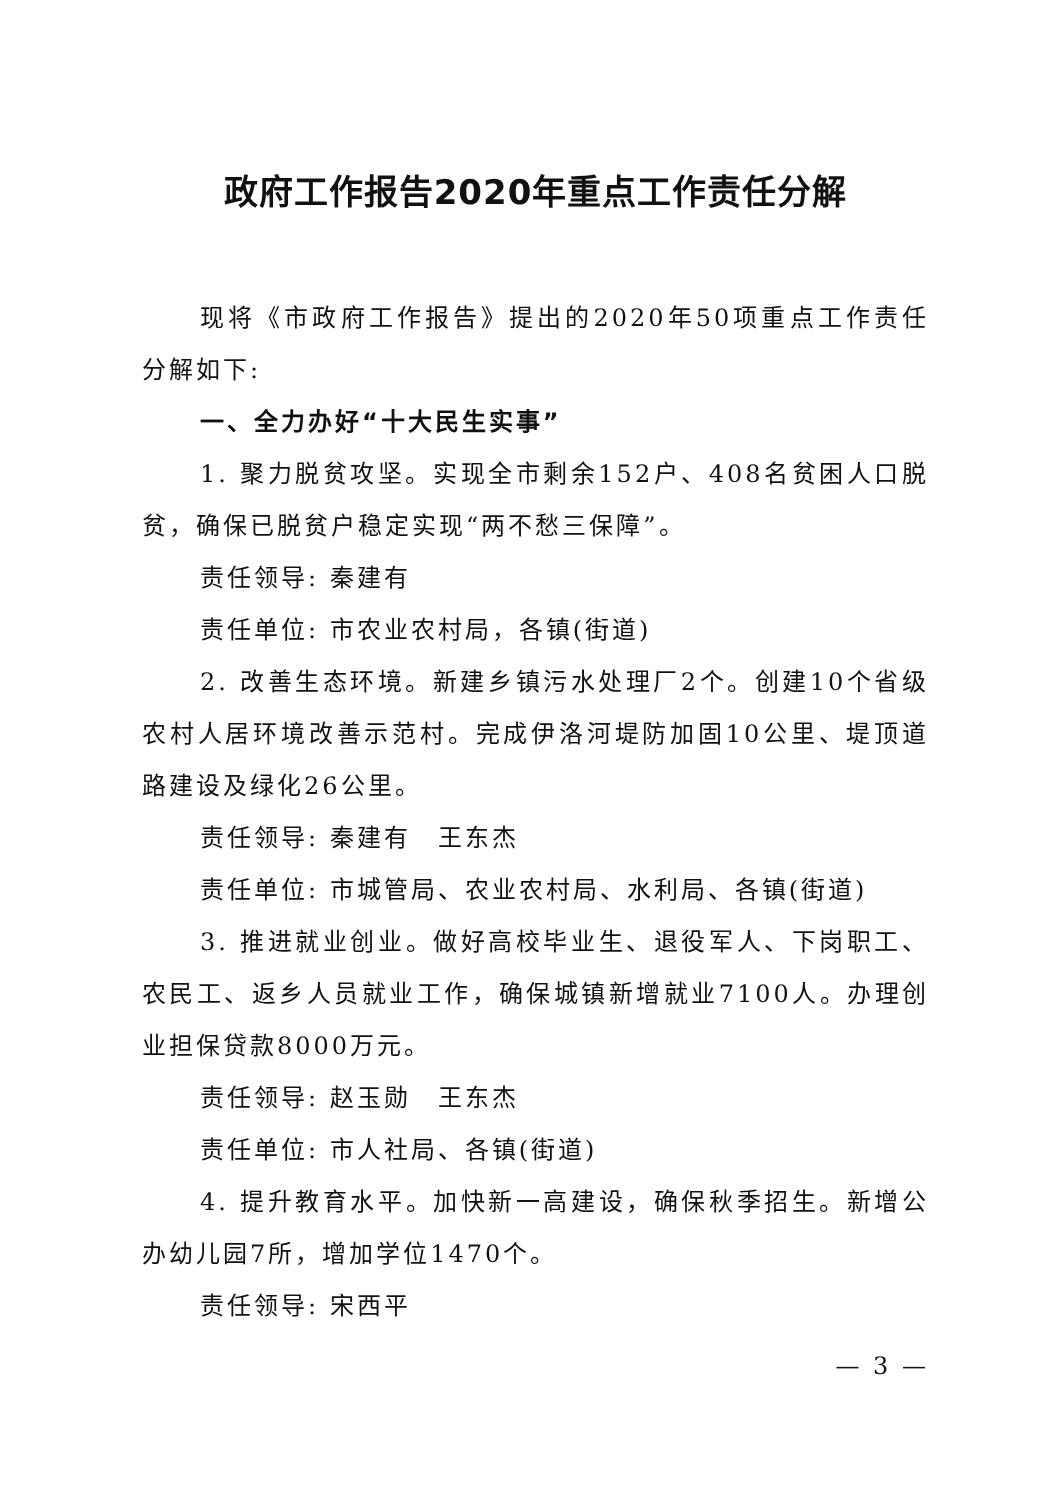政府工作报告2020年重点工作责任分解
现将《市政府工作报告》提出的2020年50项重点工作责任分解如下:
一、全力办好“十大民生实事”
1. 聚力脱贫攻坚。实现全市剩余152户、408名贫困人口脱贫，确保已脱贫户稳定实现“两不愁三保障”。
责任领导: 秦建有
责任单位: 市农业农村局，各镇(街道)
2. 改善生态环境。新建乡镇污水处理厂2个。创建10个省级农村人居环境改善示范村。完成伊洛河堤防加固10公里、堤顶道路建设及绿化26公里。
责任领导: 秦建有　王东杰
责任单位: 市城管局、农业农村局、水利局、各镇(街道)
3. 推进就业创业。做好高校毕业生、退役军人、下岗职工、农民工、返乡人员就业工作，确保城镇新增就业7100人。办理创业担保贷款8000万元。
责任领导: 赵玉勋　王东杰
责任单位: 市人社局、各镇(街道)
4. 提升教育水平。加快新一高建设，确保秋季招生。新增公办幼儿园7所，增加学位1470个。
责任领导: 宋西平
— 3 —